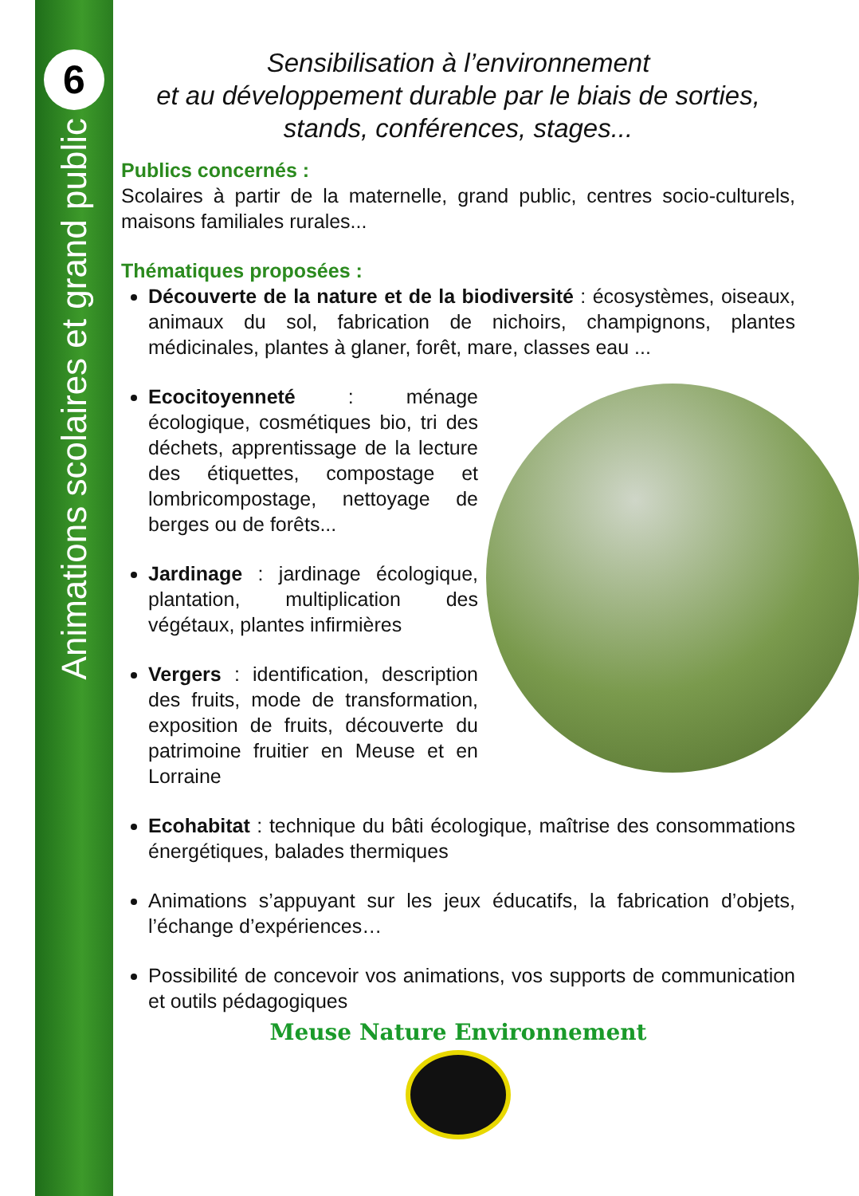6
Animations scolaires et grand public
Sensibilisation à l’environnement
et au développement durable par le biais de sorties, stands, conférences, stages...
Publics concernés :
Scolaires à partir de la maternelle, grand public, centres socio-culturels, maisons familiales rurales...
Thématiques proposées :
Découverte de la nature et de la biodiversité : écosystèmes, oiseaux, animaux du sol, fabrication de nichoirs, champignons, plantes médicinales, plantes à glaner, forêt, mare, classes eau ...
Ecocitoyenneté : ménage écologique, cosmétiques bio, tri des déchets, apprentissage de la lecture des étiquettes, compostage et lombricompostage, nettoyage de berges ou de forêts...
Jardinage : jardinage écologique, plantation, multiplication des végétaux, plantes infirmières
Vergers : identification, description des fruits, mode de transformation, exposition de fruits, découverte du patrimoine fruitier en Meuse et en Lorraine
Ecohabitat : technique du bâti écologique, maîtrise des consommations énergétiques, balades thermiques
Animations s’appuyant sur les jeux éducatifs, la fabrication d’objets, l’échange d’expériences…
Possibilité de concevoir vos animations, vos supports de communication et outils pédagogiques
Meuse Nature Environnement